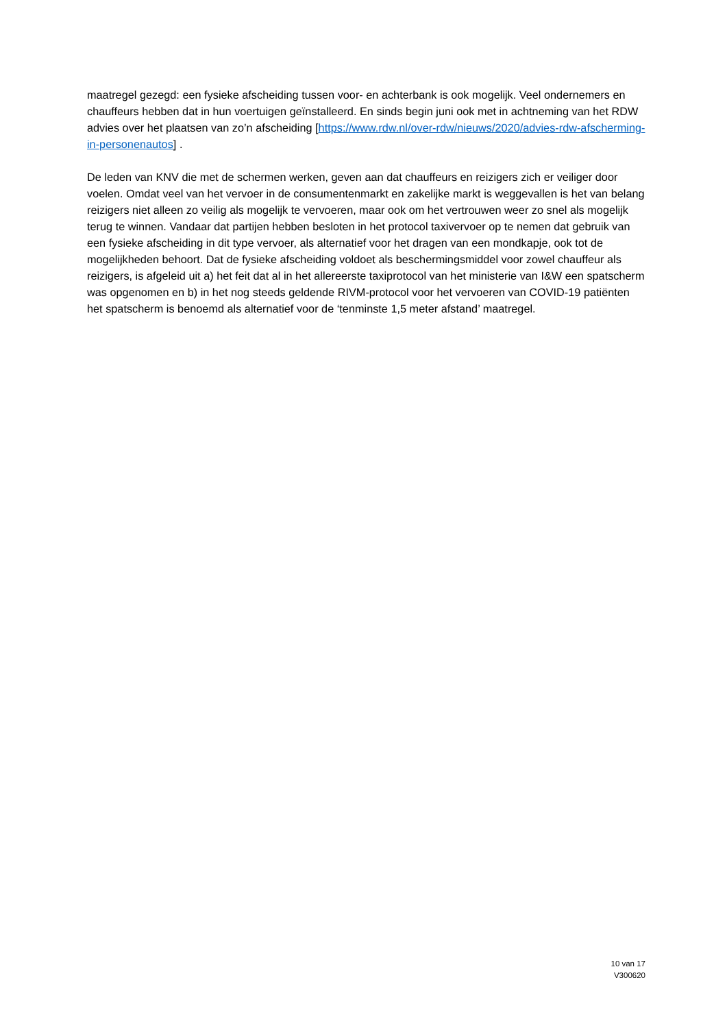maatregel gezegd: een fysieke afscheiding tussen voor- en achterbank is ook mogelijk. Veel ondernemers en chauffeurs hebben dat in hun voertuigen geïnstalleerd. En sinds begin juni ook met in achtneming van het RDW advies over het plaatsen van zo’n afscheiding [https://www.rdw.nl/over-rdw/nieuws/2020/advies-rdw-afscherming-in-personenautos] .
De leden van KNV die met de schermen werken, geven aan dat chauffeurs en reizigers zich er veiliger door voelen. Omdat veel van het vervoer in de consumentenmarkt en zakelijke markt is weggevallen is het van belang reizigers niet alleen zo veilig als mogelijk te vervoeren, maar ook om het vertrouwen weer zo snel als mogelijk terug te winnen. Vandaar dat partijen hebben besloten in het protocol taxivervoer op te nemen dat gebruik van een fysieke afscheiding in dit type vervoer, als alternatief voor het dragen van een mondkapje, ook tot de mogelijkheden behoort. Dat de fysieke afscheiding voldoet als beschermingsmiddel voor zowel chauffeur als reizigers, is afgeleid uit a) het feit dat al in het allereerste taxiprotocol van het ministerie van I&W een spatscherm was opgenomen en b) in het nog steeds geldende RIVM-protocol voor het vervoeren van COVID-19 patiënten het spatscherm is benoemd als alternatief voor de ‘tenminste 1,5 meter afstand’ maatregel.
10 van 17
V300620